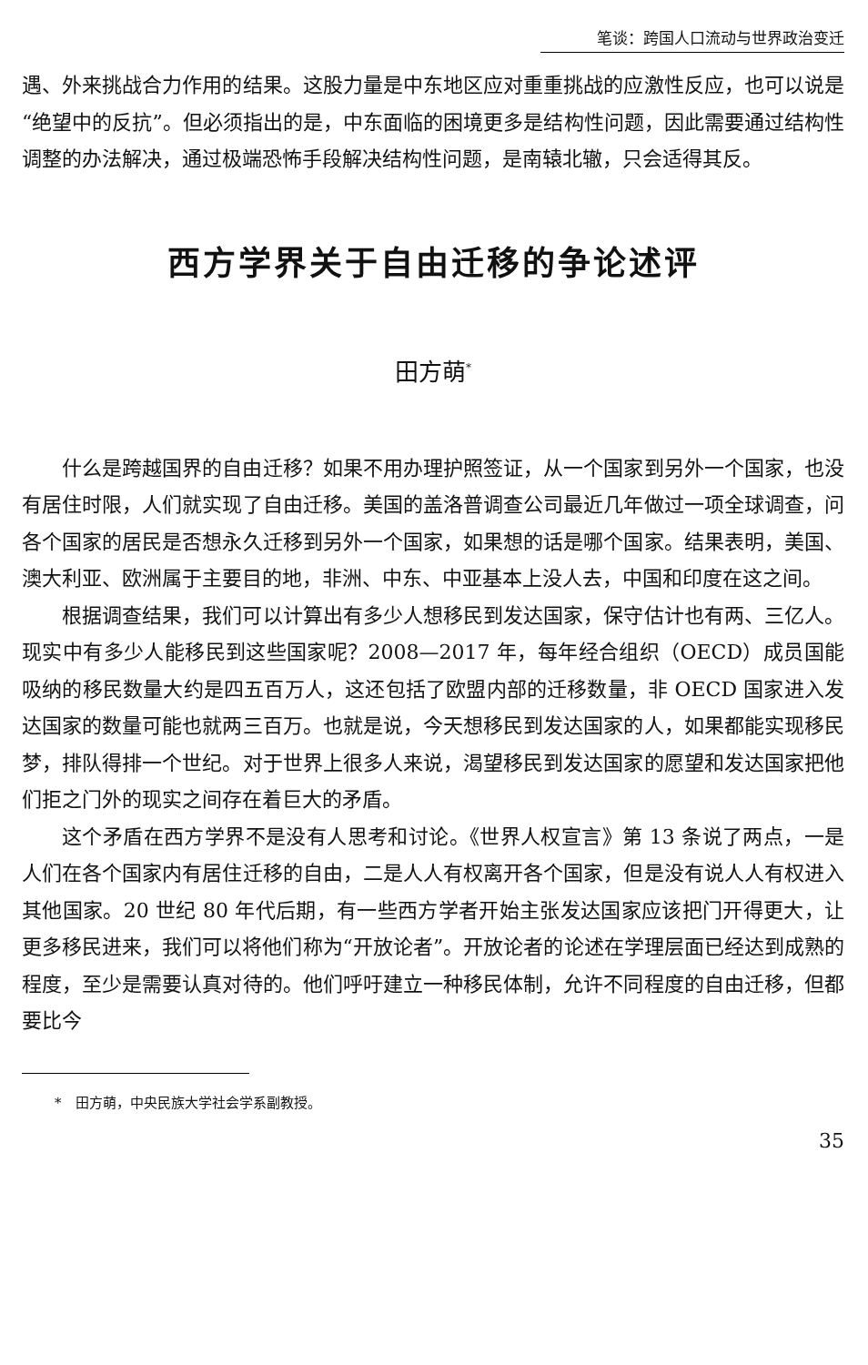笔谈：跨国人口流动与世界政治变迁
遇、外来挑战合力作用的结果。这股力量是中东地区应对重重挑战的应激性反应，也可以说是“绝望中的反抗”。但必须指出的是，中东面临的困境更多是结构性问题，因此需要通过结构性调整的办法解决，通过极端恐怖手段解决结构性问题，是南辕北辙，只会适得其反。
西方学界关于自由迁移的争论述评
田方萌<sup>*</sup>
什么是跨越国界的自由迁移？如果不用办理护照签证，从一个国家到另外一个国家，也没有居住时限，人们就实现了自由迁移。美国的盖洛普调查公司最近几年做过一项全球调查，问各个国家的居民是否想永久迁移到另外一个国家，如果想的话是哪个国家。结果表明，美国、澳大利亚、欧洲属于主要目的地，非洲、中东、中亚基本上没人去，中国和印度在这之间。
根据调查结果，我们可以计算出有多少人想移民到发达国家，保守估计也有两、三亿人。现实中有多少人能移民到这些国家呢？2008—2017 年，每年经合组织（OECD）成员国能吸纳的移民数量大约是四五百万人，这还包括了欧盟内部的迁移数量，非 OECD 国家进入发达国家的数量可能也就两三百万。也就是说，今天想移民到发达国家的人，如果都能实现移民梦，排队得排一个世纪。对于世界上很多人来说，渴望移民到发达国家的愿望和发达国家把他们拒之门外的现实之间存在着巨大的矛盾。
这个矛盾在西方学界不是没有人思考和讨论。《世界人权宣言》第 13 条说了两点，一是人们在各个国家内有居住迁移的自由，二是人人有权离开各个国家，但是没有说人人有权进入其他国家。20 世纪 80 年代后期，有一些西方学者开始主张发达国家应该把门开得更大，让更多移民进来，我们可以将他们称为“开放论者”。开放论者的论述在学理层面已经达到成熟的程度，至少是需要认真对待的。他们呼吁建立一种移民体制，允许不同程度的自由迁移，但都要比今
*　田方萌，中央民族大学社会学系副教授。
35